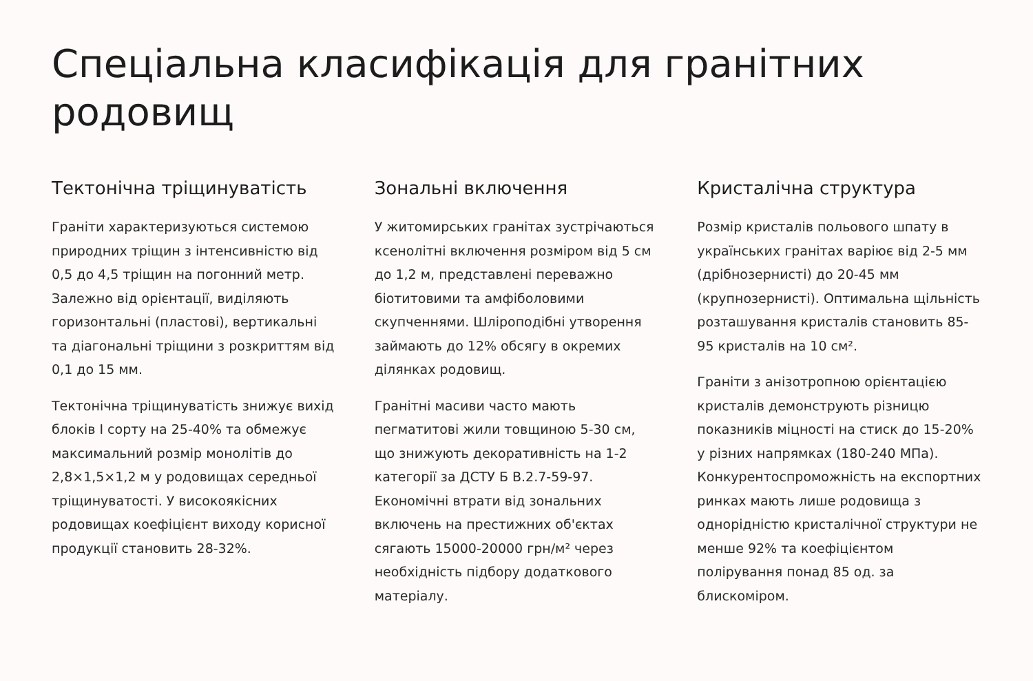Спеціальна класифікація для гранітних родовищ
Тектонічна тріщинуватість
Граніти характеризуються системою природних тріщин з інтенсивністю від 0,5 до 4,5 тріщин на погонний метр. Залежно від орієнтації, виділяють горизонтальні (пластові), вертикальні та діагональні тріщини з розкриттям від 0,1 до 15 мм.
Тектонічна тріщинуватість знижує вихід блоків I сорту на 25-40% та обмежує максимальний розмір монолітів до 2,8×1,5×1,2 м у родовищах середньої тріщинуватості. У високоякісних родовищах коефіцієнт виходу корисної продукції становить 28-32%.
Зональні включення
У житомирських гранітах зустрічаються ксенолітні включення розміром від 5 см до 1,2 м, представлені переважно біотитовими та амфіболовими скупченнями. Шліроподібні утворення займають до 12% обсягу в окремих ділянках родовищ.
Гранітні масиви часто мають пегматитові жили товщиною 5-30 см, що знижують декоративність на 1-2 категорії за ДСТУ Б В.2.7-59-97. Економічні втрати від зональних включень на престижних об'єктах сягають 15000-20000 грн/м² через необхідність підбору додаткового матеріалу.
Кристалічна структура
Розмір кристалів польового шпату в українських гранітах варіює від 2-5 мм (дрібнозернисті) до 20-45 мм (крупнозернисті). Оптимальна щільність розташування кристалів становить 85-95 кристалів на 10 см².
Граніти з анізотропною орієнтацією кристалів демонструють різницю показників міцності на стиск до 15-20% у різних напрямках (180-240 МПа). Конкурентоспроможність на експортних ринках мають лише родовища з однорідністю кристалічної структури не менше 92% та коефіцієнтом полірування понад 85 од. за блискоміром.